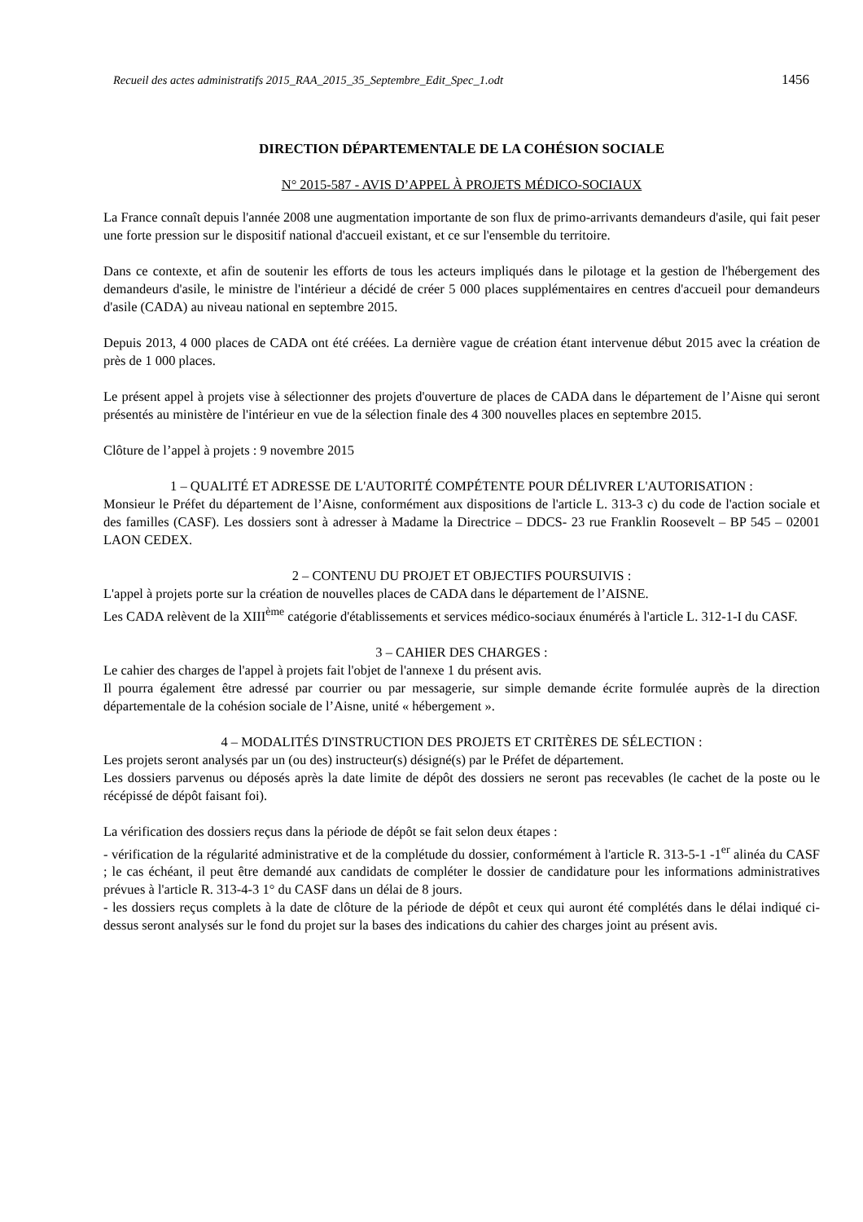Recueil des actes administratifs 2015_RAA_2015_35_Septembre_Edit_Spec_1.odt 1456
DIRECTION DÉPARTEMENTALE DE LA COHÉSION SOCIALE
N° 2015-587 - AVIS D’APPEL À PROJETS MÉDICO-SOCIAUX
La France connaît depuis l'année 2008 une augmentation importante de son flux de primo-arrivants demandeurs d'asile, qui fait peser une forte pression sur le dispositif national d'accueil existant, et ce sur l'ensemble du territoire.
Dans ce contexte, et afin de soutenir les efforts de tous les acteurs impliqués dans le pilotage et la gestion de l'hébergement des demandeurs d'asile, le ministre de l'intérieur a décidé de créer 5 000 places supplémentaires en centres d'accueil pour demandeurs d'asile (CADA) au niveau national en septembre 2015.
Depuis 2013, 4 000 places de CADA ont été créées. La dernière vague de création étant intervenue début 2015 avec la création de près de 1 000 places.
Le présent appel à projets vise à sélectionner des projets d'ouverture de places de CADA dans le département de l’Aisne qui seront présentés au ministère de l'intérieur en vue de la sélection finale des 4 300 nouvelles places en septembre 2015.
Clôture de l’appel à projets : 9 novembre 2015
1 – QUALITÉ ET ADRESSE DE L'AUTORITÉ COMPÉTENTE POUR DÉLIVRER L'AUTORISATION :
Monsieur le Préfet du département de l’Aisne, conformément aux dispositions de l'article L. 313-3 c) du code de l'action sociale et des familles (CASF). Les dossiers sont à adresser à Madame la Directrice – DDCS- 23 rue Franklin Roosevelt – BP 545 – 02001 LAON CEDEX.
2 – CONTENU DU PROJET ET OBJECTIFS POURSUIVIS :
L'appel à projets porte sur la création de nouvelles places de CADA dans le département de l’AISNE.
Les CADA relèvent de la XIII<sup>ème</sup> catégorie d'établissements et services médico-sociaux énumérés à l'article L. 312-1-I du CASF.
3 – CAHIER DES CHARGES :
Le cahier des charges de l'appel à projets fait l'objet de l'annexe 1 du présent avis.
Il pourra également être adressé par courrier ou par messagerie, sur simple demande écrite formulée auprès de la direction départementale de la cohésion sociale de l’Aisne, unité « hébergement ».
4 – MODALITÉS D'INSTRUCTION DES PROJETS ET CRITÈRES DE SÉLECTION :
Les projets seront analysés par un (ou des) instructeur(s) désigné(s) par le Préfet de département.
Les dossiers parvenus ou déposés après la date limite de dépôt des dossiers ne seront pas recevables (le cachet de la poste ou le récépissé de dépôt faisant foi).
La vérification des dossiers reçus dans la période de dépôt se fait selon deux étapes :
- vérification de la régularité administrative et de la complétude du dossier, conformément à l'article R. 313-5-1 -1<sup>er</sup> alinéa du CASF ; le cas échéant, il peut être demandé aux candidats de compléter le dossier de candidature pour les informations administratives prévues à l'article R. 313-4-3 1° du CASF dans un délai de 8 jours.
- les dossiers reçus complets à la date de clôture de la période de dépôt et ceux qui auront été complétés dans le délai indiqué ci-dessus seront analysés sur le fond du projet sur la bases des indications du cahier des charges joint au présent avis.